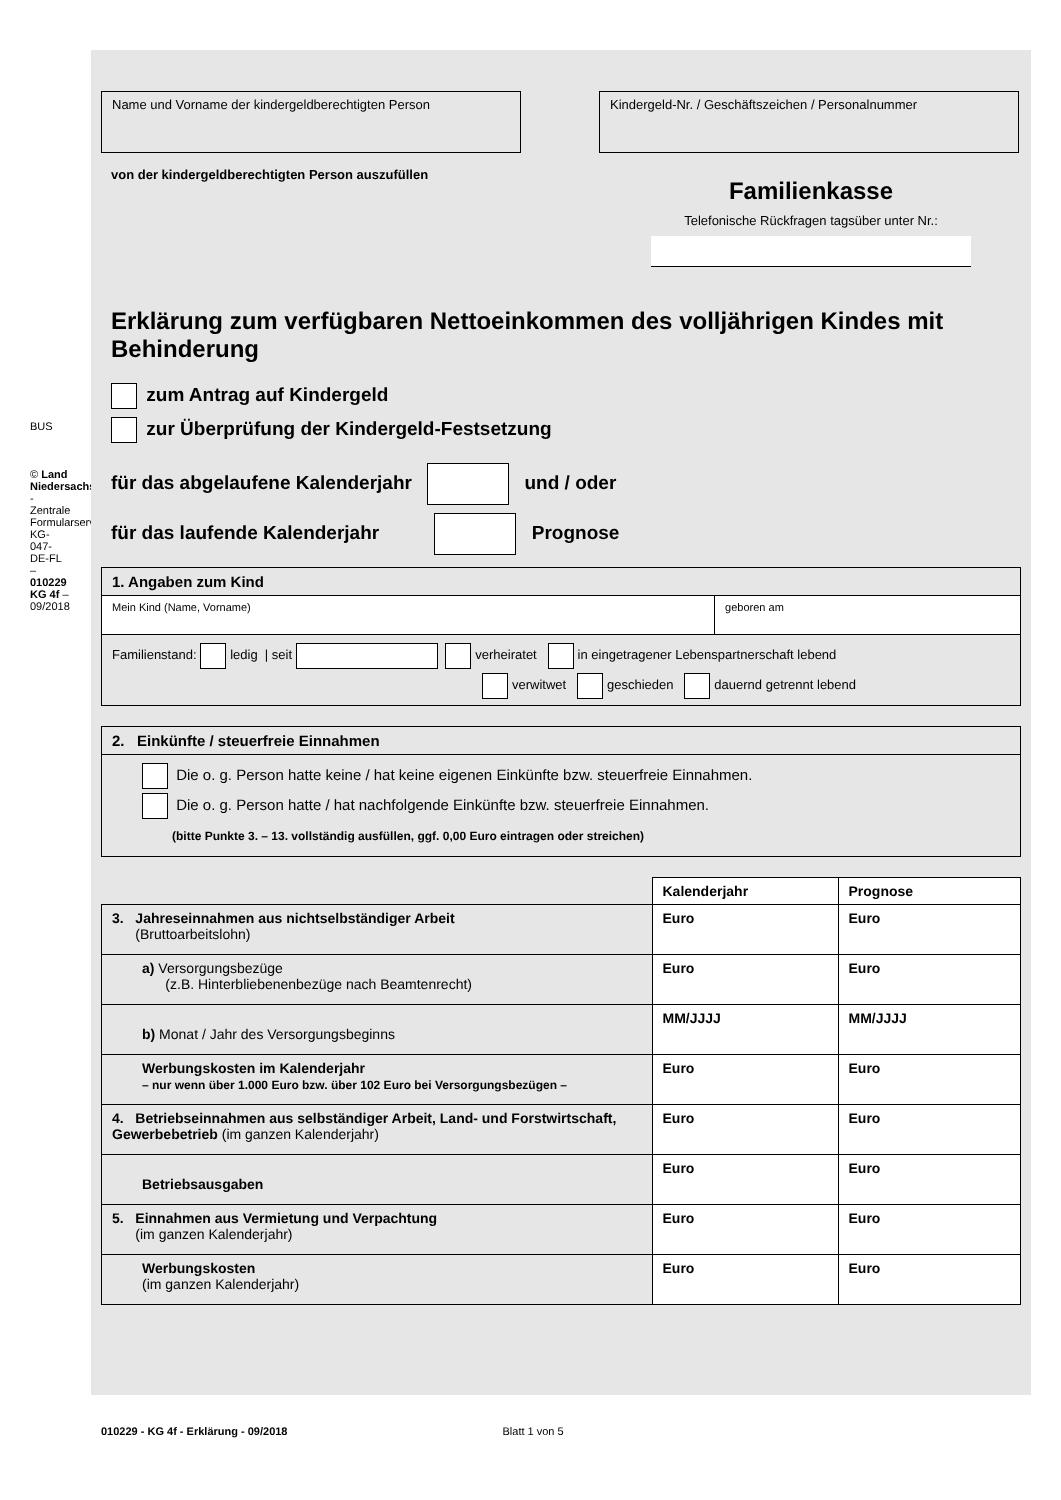BUS
© Land Niedersachsen - Zentrale Formularservicestelle KG-047-DE-FL – 010229 KG 4f – 09/2018
Name und Vorname der kindergeldberechtigten Person Kindergeld-Nr. / Geschäftszeichen / Personalnummer
von der kindergeldberechtigten Person auszufüllen
Familienkasse
Telefonische Rückfragen tagsüber unter Nr.:
Erklärung zum verfügbaren Nettoeinkommen des volljährigen Kindes mit Behinderung
zum Antrag auf Kindergeld
zur Überprüfung der Kindergeld-Festsetzung
für das abgelaufene Kalenderjahr und / oder
für das laufende Kalenderjahr Prognose
| 1. Angaben zum Kind | |
| --- | --- |
| Mein Kind (Name, Vorname) | geboren am |
| Familienstand: ledig / seit verheiratet in eingetragener Lebenspartnerschaft lebend verwitwet geschieden dauernd getrennt lebend | |
| 2. Einkünfte / steuerfreie Einnahmen |
| --- |
| Die o. g. Person hatte keine / hat keine eigenen Einkünfte bzw. steuerfreie Einnahmen. Die o. g. Person hatte / hat nachfolgende Einkünfte bzw. steuerfreie Einnahmen. (bitte Punkte 3. – 13. vollständig ausfüllen, ggf. 0,00 Euro eintragen oder streichen) |
| | Kalenderjahr | Prognose |
| 3. Jahreseinnahmen aus nichtselbständiger Arbeit (Bruttoarbeitslohn) | Euro | Euro |
| a) Versorgungsbezüge (z.B. Hinterbliebenenbezüge nach Beamtenrecht) | Euro | Euro |
| b) Monat / Jahr des Versorgungsbeginns | MM/JJJJ | MM/JJJJ |
| Werbungskosten im Kalenderjahr – nur wenn über 1.000 Euro bzw. über 102 Euro bei Versorgungsbezügen – | Euro | Euro |
| 4. Betriebseinnahmen aus selbständiger Arbeit, Land- und Forstwirtschaft, Gewerbebetrieb (im ganzen Kalenderjahr) | Euro | Euro |
| Betriebsausgaben | Euro | Euro |
| 5. Einnahmen aus Vermietung und Verpachtung (im ganzen Kalenderjahr) | Euro | Euro |
| Werbungskosten (im ganzen Kalenderjahr) | Euro | Euro |
010229 - KG 4f - Erklärung - 09/2018 Blatt 1 von 5